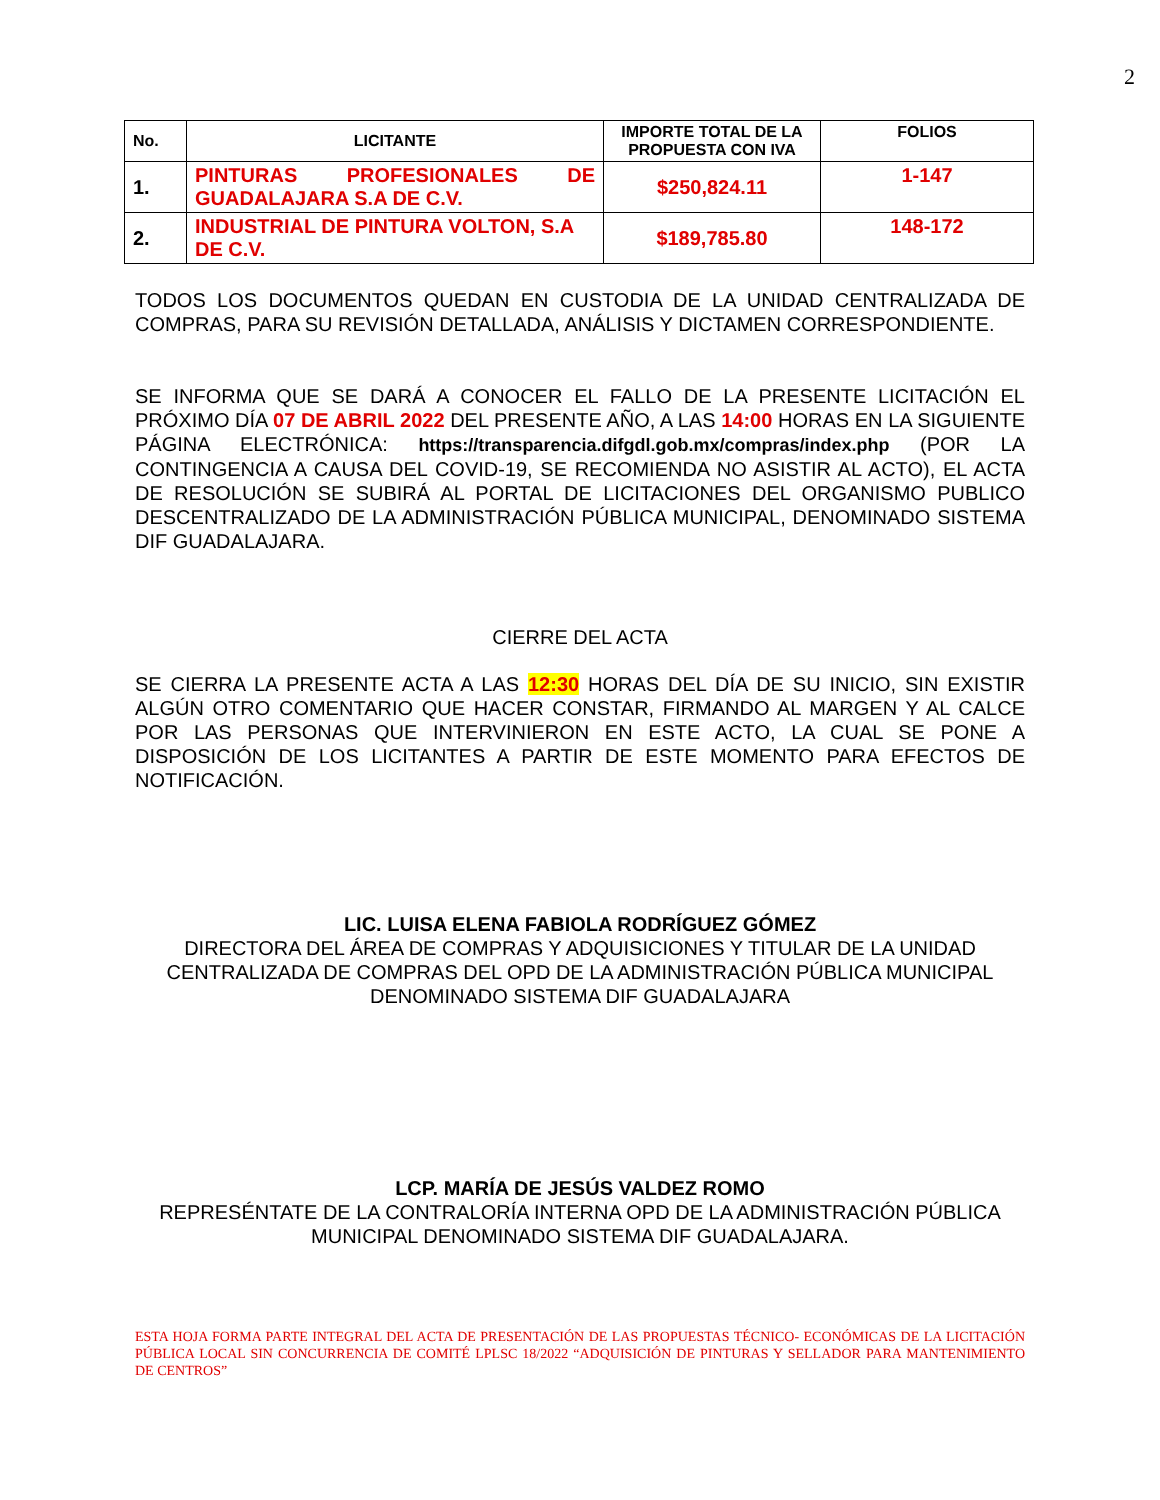2
| No. | LICITANTE | IMPORTE TOTAL DE LA PROPUESTA CON IVA | FOLIOS |
| --- | --- | --- | --- |
| 1. | PINTURAS PROFESIONALES DE GUADALAJARA S.A DE C.V. | $250,824.11 | 1-147 |
| 2. | INDUSTRIAL DE PINTURA VOLTON, S.A DE C.V. | $189,785.80 | 148-172 |
TODOS LOS DOCUMENTOS QUEDAN EN CUSTODIA DE LA UNIDAD CENTRALIZADA DE COMPRAS, PARA SU REVISIÓN DETALLADA, ANÁLISIS Y DICTAMEN CORRESPONDIENTE.
SE INFORMA QUE SE DARÁ A CONOCER EL FALLO DE LA PRESENTE LICITACIÓN EL PRÓXIMO DÍA 07 DE ABRIL 2022 DEL PRESENTE AÑO, A LAS 14:00 HORAS EN LA SIGUIENTE PÁGINA ELECTRÓNICA: https://transparencia.difgdl.gob.mx/compras/index.php (POR LA CONTINGENCIA A CAUSA DEL COVID-19, SE RECOMIENDA NO ASISTIR AL ACTO), EL ACTA DE RESOLUCIÓN SE SUBIRÁ AL PORTAL DE LICITACIONES DEL ORGANISMO PUBLICO DESCENTRALIZADO DE LA ADMINISTRACIÓN PÚBLICA MUNICIPAL, DENOMINADO SISTEMA DIF GUADALAJARA.
CIERRE DEL ACTA
SE CIERRA LA PRESENTE ACTA A LAS 12:30 HORAS DEL DÍA DE SU INICIO, SIN EXISTIR ALGÚN OTRO COMENTARIO QUE HACER CONSTAR, FIRMANDO AL MARGEN Y AL CALCE POR LAS PERSONAS QUE INTERVINIERON EN ESTE ACTO, LA CUAL SE PONE A DISPOSICIÓN DE LOS LICITANTES A PARTIR DE ESTE MOMENTO PARA EFECTOS DE NOTIFICACIÓN.
LIC. LUISA ELENA FABIOLA RODRÍGUEZ GÓMEZ
DIRECTORA DEL ÁREA DE COMPRAS Y ADQUISICIONES Y TITULAR DE LA UNIDAD CENTRALIZADA DE COMPRAS DEL OPD DE LA ADMINISTRACIÓN PÚBLICA MUNICIPAL DENOMINADO SISTEMA DIF GUADALAJARA
LCP. MARÍA DE JESÚS VALDEZ ROMO
REPRESÉNTATE DE LA CONTRALORÍA INTERNA OPD DE LA ADMINISTRACIÓN PÚBLICA MUNICIPAL DENOMINADO SISTEMA DIF GUADALAJARA.
ESTA HOJA FORMA PARTE INTEGRAL DEL ACTA DE PRESENTACIÓN DE LAS PROPUESTAS TÉCNICO- ECONÓMICAS DE LA LICITACIÓN PÚBLICA LOCAL SIN CONCURRENCIA DE COMITÉ LPLSC 18/2022 “ADQUISICIÓN DE PINTURAS Y SELLADOR PARA MANTENIMIENTO DE CENTROS”